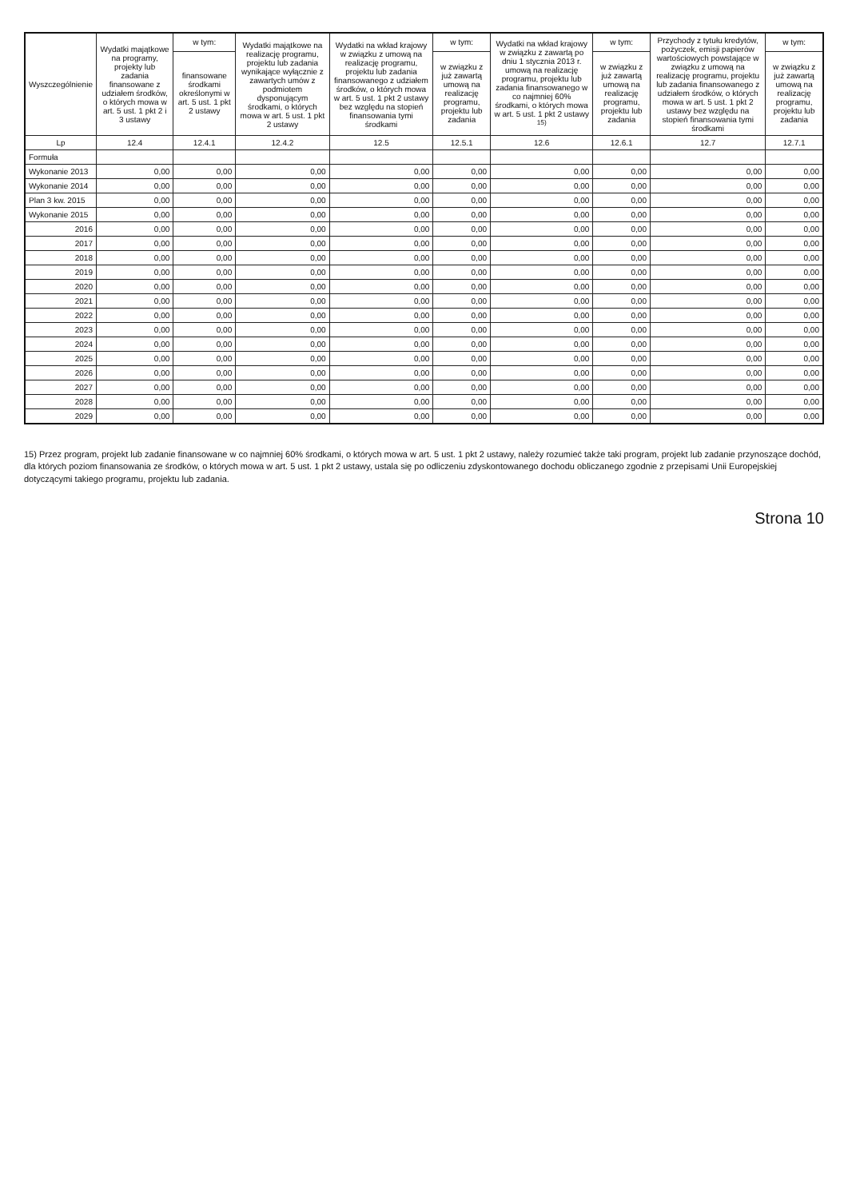| Wyszczególnienie | Wydatki majątkowe na programy, projekty lub zadania finansowane z udziałem środków, o których mowa w art. 5 ust. 1 pkt 2 i 3 ustawy | w tym: | Wydatki majątkowe na realizację programu, projektu lub zadania wynikające wyłącznie z zawartych umów z podmiotem dysponującym środkami, o których mowa w art. 5 ust. 1 pkt 2 ustawy | Wydatki na wkład krajowy w związku z umową na realizację programu, projektu lub zadania finansowanego z udziałem środków, o których mowa w art. 5 ust. 1 pkt 2 ustawy bez względu na stopień finansowania tymi środkami | w tym: | Wydatki na wkład krajowy w związku z zawartą po dniu 1 stycznia 2013 r. umową na realizację programu, projektu lub zadania finansowanego w co najmniej 60% środkami, o których mowa w art. 5 ust. 1 pkt 2 ustawy <sup>15)</sup> | w tym: | Przychody z tytułu kredytów, pożyczek, emisji papierów wartościowych powstające w związku z umową na realizację programu, projektu lub zadania finansowanego z udziałem środków, o których mowa w art. 5 ust. 1 pkt 2 ustawy bez względu na stopień finansowania tymi środkami | w tym: |
| --- | --- | --- | --- | --- | --- | --- | --- | --- | --- |
| | | finansowane środkami określonymi w art. 5 ust. 1 pkt 2 ustawy | | | w związku z już zawartą umową na realizację programu, projektu lub zadania | | w związku z już zawartą umową na realizację programu, projektu lub zadania | | w związku z już zawartą umową na realizację programu, projektu lub zadania |
| Lp | 12.4 | 12.4.1 | 12.4.2 | 12.5 | 12.5.1 | 12.6 | 12.6.1 | 12.7 | 12.7.1 |
| Formuła | | | | | | | | | |
| Wykonanie 2013 | 0,00 | 0,00 | 0,00 | 0,00 | 0,00 | 0,00 | 0,00 | 0,00 | 0,00 |
| Wykonanie 2014 | 0,00 | 0,00 | 0,00 | 0,00 | 0,00 | 0,00 | 0,00 | 0,00 | 0,00 |
| Plan 3 kw. 2015 | 0,00 | 0,00 | 0,00 | 0,00 | 0,00 | 0,00 | 0,00 | 0,00 | 0,00 |
| Wykonanie 2015 | 0,00 | 0,00 | 0,00 | 0,00 | 0,00 | 0,00 | 0,00 | 0,00 | 0,00 |
| 2016 | 0,00 | 0,00 | 0,00 | 0,00 | 0,00 | 0,00 | 0,00 | 0,00 | 0,00 |
| 2017 | 0,00 | 0,00 | 0,00 | 0,00 | 0,00 | 0,00 | 0,00 | 0,00 | 0,00 |
| 2018 | 0,00 | 0,00 | 0,00 | 0,00 | 0,00 | 0,00 | 0,00 | 0,00 | 0,00 |
| 2019 | 0,00 | 0,00 | 0,00 | 0,00 | 0,00 | 0,00 | 0,00 | 0,00 | 0,00 |
| 2020 | 0,00 | 0,00 | 0,00 | 0,00 | 0,00 | 0,00 | 0,00 | 0,00 | 0,00 |
| 2021 | 0,00 | 0,00 | 0,00 | 0,00 | 0,00 | 0,00 | 0,00 | 0,00 | 0,00 |
| 2022 | 0,00 | 0,00 | 0,00 | 0,00 | 0,00 | 0,00 | 0,00 | 0,00 | 0,00 |
| 2023 | 0,00 | 0,00 | 0,00 | 0,00 | 0,00 | 0,00 | 0,00 | 0,00 | 0,00 |
| 2024 | 0,00 | 0,00 | 0,00 | 0,00 | 0,00 | 0,00 | 0,00 | 0,00 | 0,00 |
| 2025 | 0,00 | 0,00 | 0,00 | 0,00 | 0,00 | 0,00 | 0,00 | 0,00 | 0,00 |
| 2026 | 0,00 | 0,00 | 0,00 | 0,00 | 0,00 | 0,00 | 0,00 | 0,00 | 0,00 |
| 2027 | 0,00 | 0,00 | 0,00 | 0,00 | 0,00 | 0,00 | 0,00 | 0,00 | 0,00 |
| 2028 | 0,00 | 0,00 | 0,00 | 0,00 | 0,00 | 0,00 | 0,00 | 0,00 | 0,00 |
| 2029 | 0,00 | 0,00 | 0,00 | 0,00 | 0,00 | 0,00 | 0,00 | 0,00 | 0,00 |
15) Przez program, projekt lub zadanie finansowane w co najmniej 60% środkami, o których mowa w art. 5 ust. 1 pkt 2 ustawy, należy rozumieć także taki program, projekt lub zadanie przynoszące dochód, dla których poziom finansowania ze środków, o których mowa w art. 5 ust. 1 pkt 2 ustawy, ustala się po odliczeniu zdyskontowanego dochodu obliczanego zgodnie z przepisami Unii Europejskiej dotyczącymi takiego programu, projektu lub zadania.
Strona 10